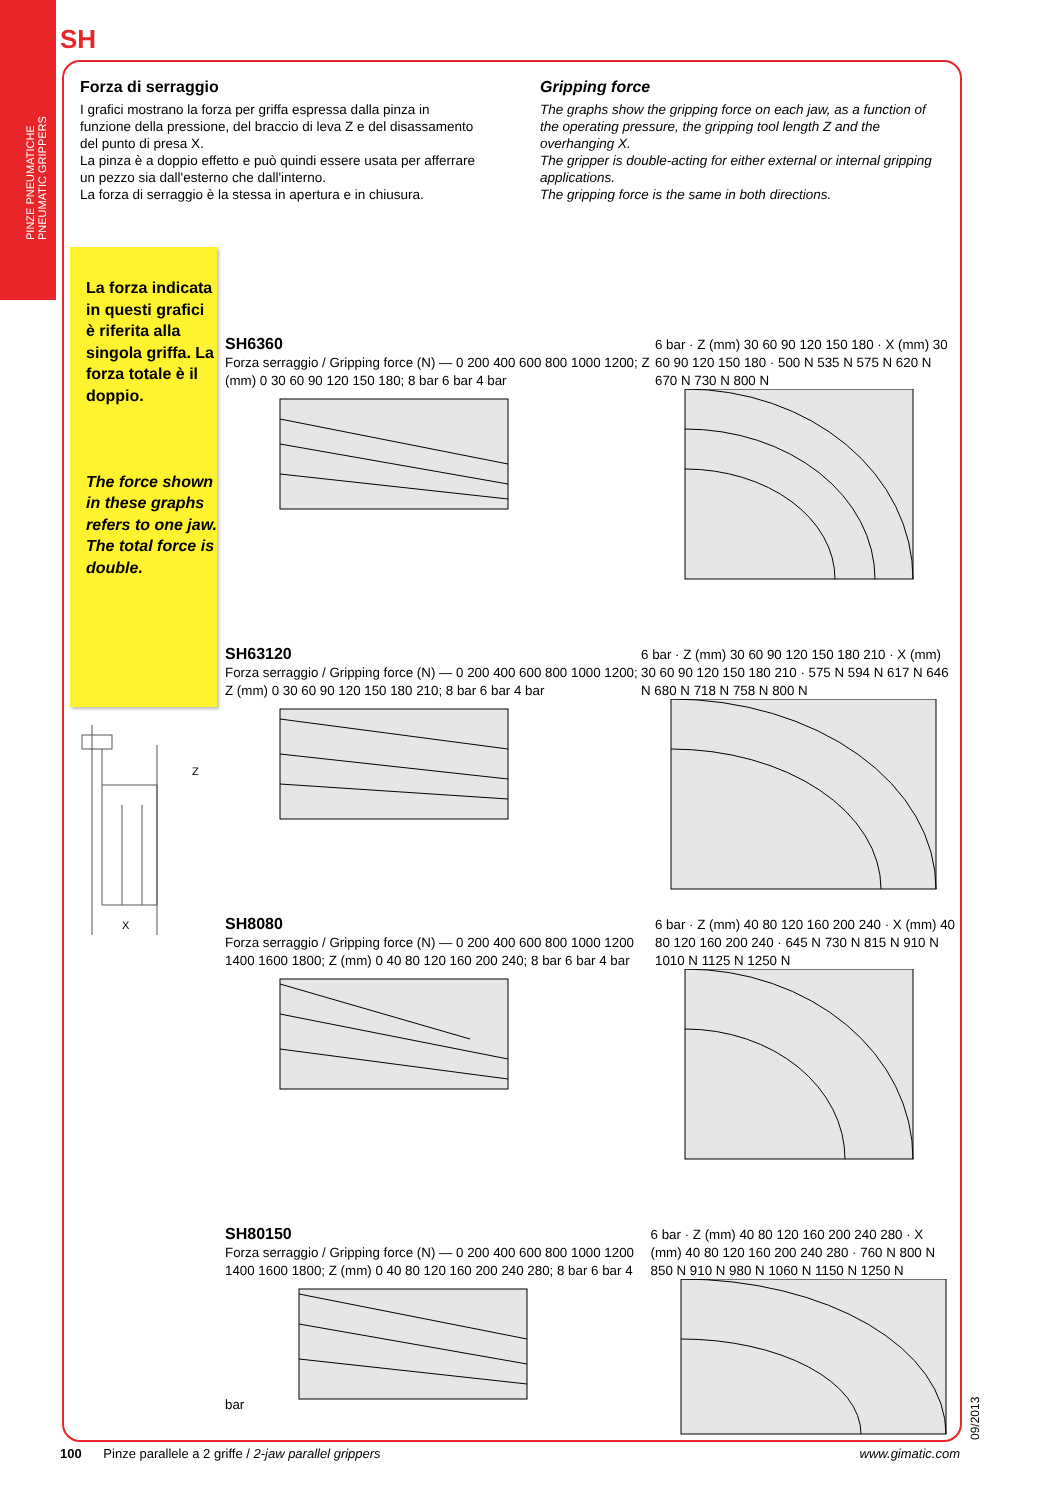PINZE PNEUMATICHE
PNEUMATIC GRIPPERS
SH
Forza di serraggio
I grafici mostrano la forza per griffa espressa dalla pinza in funzione della pressione, del braccio di leva Z e del disassamento del punto di presa X.
La pinza è a doppio effetto e può quindi essere usata per afferrare un pezzo sia dall'esterno che dall'interno.
La forza di serraggio è la stessa in apertura e in chiusura.
Gripping force
The graphs show the gripping force on each jaw, as a function of the operating pressure, the gripping tool length Z and the overhanging X.
The gripper is double-acting for either external or internal gripping applications.
The gripping force is the same in both directions.
La forza indicata in questi grafici è riferita alla singola griffa. La forza totale è il doppio.
The force shown in these graphs refers to one jaw.
The total force is double.
Z
X
SH6360
Forza serraggio / Gripping force (N) — 0 200 400 600 800 1000 1200; Z (mm) 0 30 60 90 120 150 180; 8 bar 6 bar 4 bar
6 bar · Z (mm) 30 60 90 120 150 180 · X (mm) 30 60 90 120 150 180 · 500 N 535 N 575 N 620 N 670 N 730 N 800 N
SH63120
Forza serraggio / Gripping force (N) — 0 200 400 600 800 1000 1200; Z (mm) 0 30 60 90 120 150 180 210; 8 bar 6 bar 4 bar
6 bar · Z (mm) 30 60 90 120 150 180 210 · X (mm) 30 60 90 120 150 180 210 · 575 N 594 N 617 N 646 N 680 N 718 N 758 N 800 N
SH8080
Forza serraggio / Gripping force (N) — 0 200 400 600 800 1000 1200 1400 1600 1800; Z (mm) 0 40 80 120 160 200 240; 8 bar 6 bar 4 bar
6 bar · Z (mm) 40 80 120 160 200 240 · X (mm) 40 80 120 160 200 240 · 645 N 730 N 815 N 910 N 1010 N 1125 N 1250 N
SH80150
Forza serraggio / Gripping force (N) — 0 200 400 600 800 1000 1200 1400 1600 1800; Z (mm) 0 40 80 120 160 200 240 280; 8 bar 6 bar 4 bar
6 bar · Z (mm) 40 80 120 160 200 240 280 · X (mm) 40 80 120 160 200 240 280 · 760 N 800 N 850 N 910 N 980 N 1060 N 1150 N 1250 N
100 Pinze parallele a 2 griffe / 2-jaw parallel grippers www.gimatic.com 09/2013